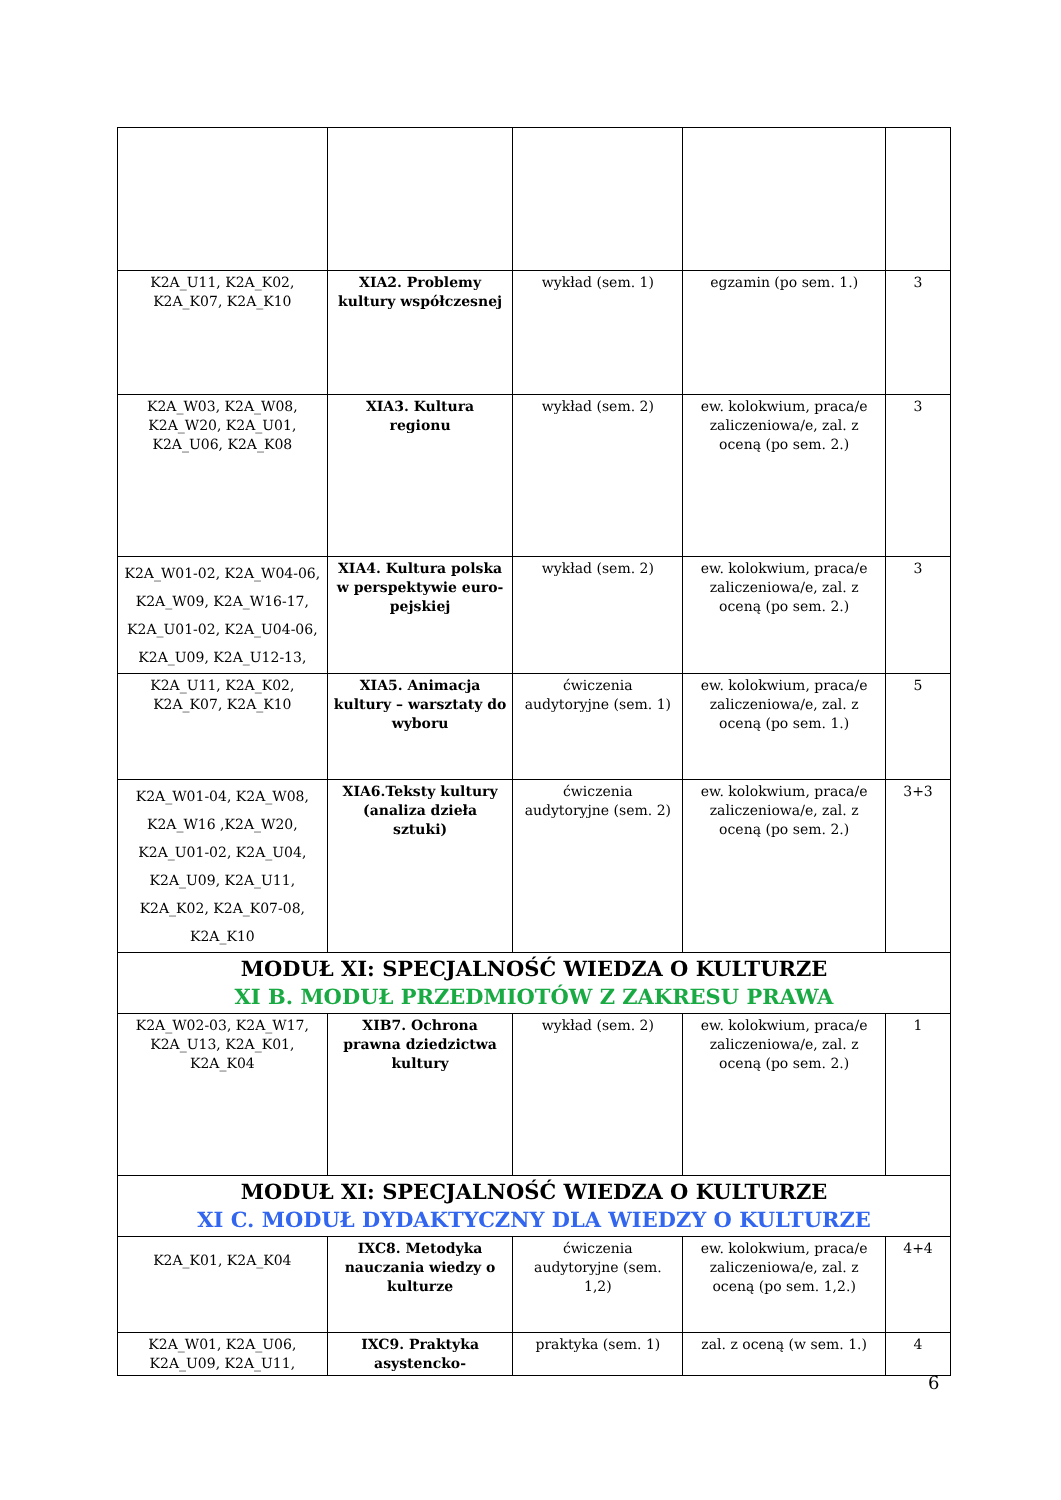| K2A_U11, K2A_K02, K2A_K07, K2A_K10 | XIA2. Problemy kultury współczesnej | wykład (sem. 1) | egzamin (po sem. 1.) | 3 |
| K2A_W03, K2A_W08, K2A_W20, K2A_U01, K2A_U06, K2A_K08 | XIA3. Kultura regionu | wykład (sem. 2) | ew. kolokwium, praca/e zaliczeniowa/e, zal. z oceną (po sem. 2.) | 3 |
| K2A_W01-02, K2A_W04-06, K2A_W09, K2A_W16-17, K2A_U01-02, K2A_U04-06, K2A_U09, K2A_U12-13, | XIA4. Kultura polska w perspektywie euro-pejskiej | wykład (sem. 2) | ew. kolokwium, praca/e zaliczeniowa/e, zal. z oceną (po sem. 2.) | 3 |
| K2A_U11, K2A_K02, K2A_K07, K2A_K10 | XIA5. Animacja kultury – warsztaty do wyboru | ćwiczenia audytoryjne (sem. 1) | ew. kolokwium, praca/e zaliczeniowa/e, zal. z oceną (po sem. 1.) | 5 |
| K2A_W01-04, K2A_W08, K2A_W16 ,K2A_W20, K2A_U01-02, K2A_U04, K2A_U09, K2A_U11, K2A_K02, K2A_K07-08, K2A_K10 | XIA6.Teksty kultury (analiza dzieła sztuki) | ćwiczenia audytoryjne (sem. 2) | ew. kolokwium, praca/e zaliczeniowa/e, zal. z oceną (po sem. 2.) | 3+3 |
| MODUŁ XI: SPECJALNOŚĆ WIEDZA O KULTURZE XI B. MODUŁ PRZEDMIOTÓW Z ZAKRESU PRAWA | | | | |
| K2A_W02-03, K2A_W17, K2A_U13, K2A_K01, K2A_K04 | XIB7. Ochrona prawna dziedzictwa kultury | wykład (sem. 2) | ew. kolokwium, praca/e zaliczeniowa/e, zal. z oceną (po sem. 2.) | 1 |
| MODUŁ XI: SPECJALNOŚĆ WIEDZA O KULTURZE XI C. MODUŁ DYDAKTYCZNY DLA WIEDZY O KULTURZE | | | | |
| K2A_K01, K2A_K04 | IXC8. Metodyka nauczania wiedzy o kulturze | ćwiczenia audytoryjne (sem. 1,2) | ew. kolokwium, praca/e zaliczeniowa/e, zal. z oceną (po sem. 1,2.) | 4+4 |
| K2A_W01, K2A_U06, K2A_U09, K2A_U11, | IXC9. Praktyka asystencko- | praktyka (sem. 1) | zal. z oceną (w sem. 1.) | 4 |
6